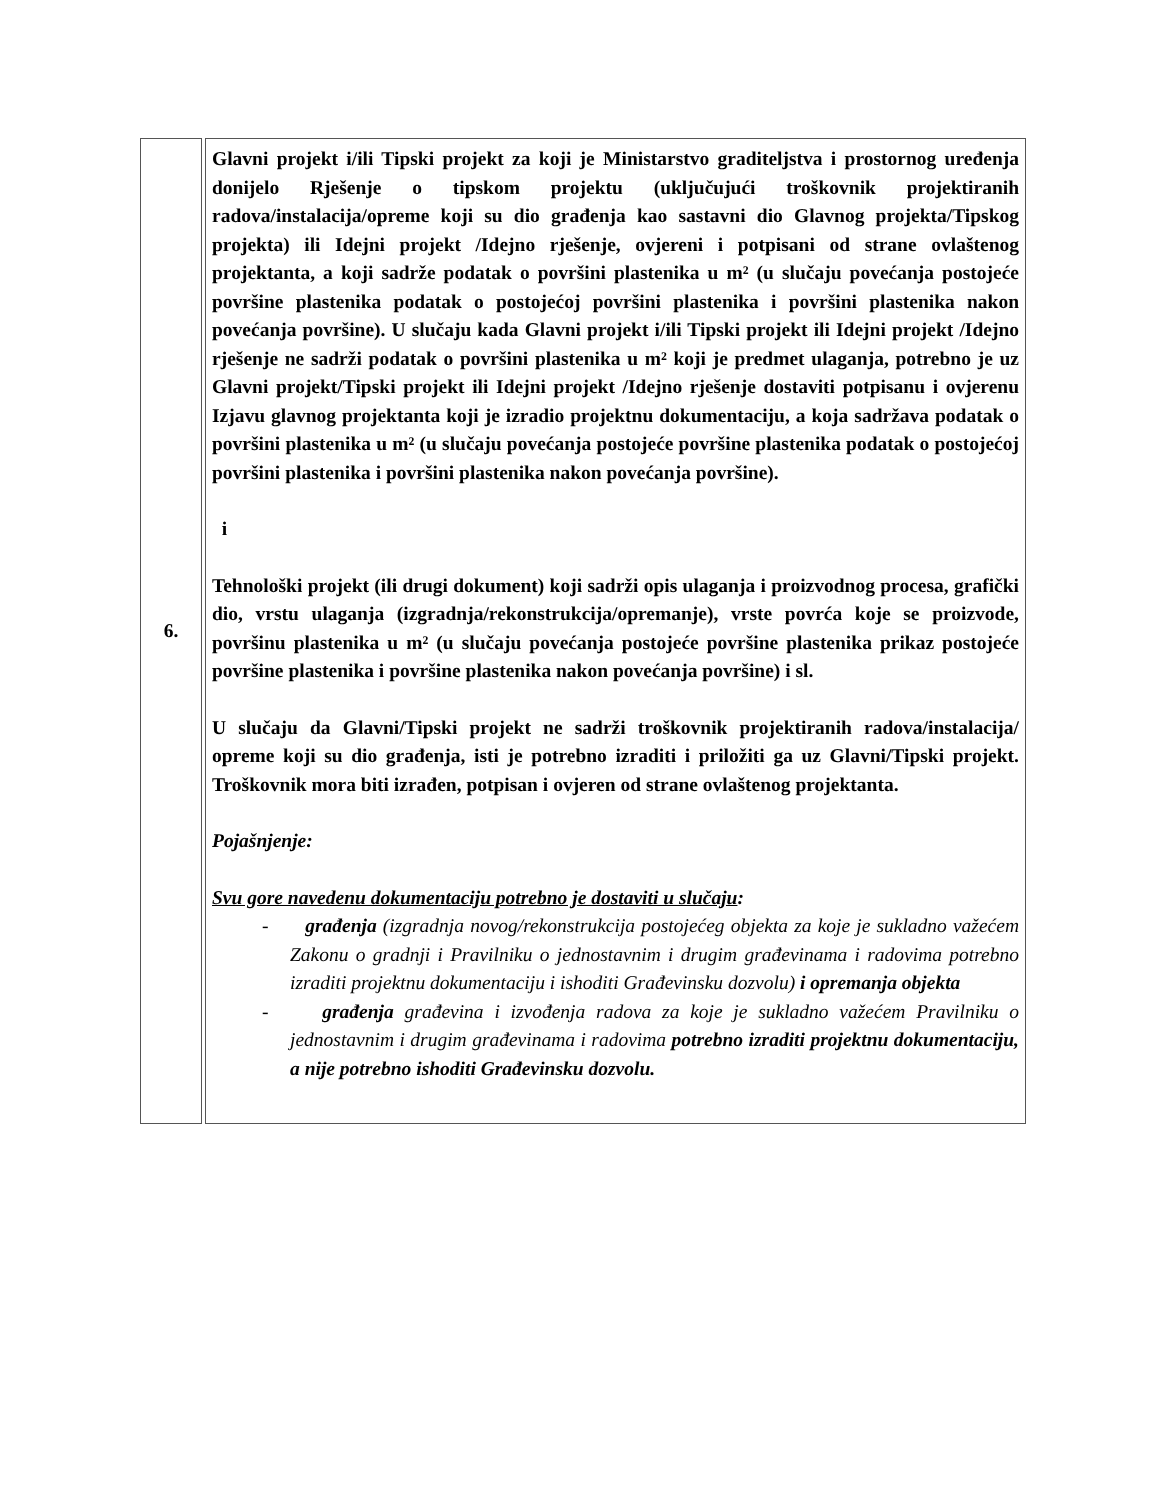| 6. | Glavni projekt i/ili Tipski projekt za koji je Ministarstvo graditeljstva i prostornog uređenja donijelo Rješenje o tipskom projektu (uključujući troškovnik projektiranih radova/instalacija/opreme koji su dio građenja kao sastavni dio Glavnog projekta/Tipskog projekta) ili Idejni projekt /Idejno rješenje, ovjereni i potpisani od strane ovlaštenog projektanta, a koji sadrže podatak o površini plastenika u m² (u slučaju povećanja postojeće površine plastenika podatak o postojećoj površini plastenika i površini plastenika nakon povećanja površine). U slučaju kada Glavni projekt i/ili Tipski projekt ili Idejni projekt /Idejno rješenje ne sadrži podatak o površini plastenika u m² koji je predmet ulaganja, potrebno je uz Glavni projekt/Tipski projekt ili Idejni projekt /Idejno rješenje dostaviti potpisanu i ovjerenu Izjavu glavnog projektanta koji je izradio projektnu dokumentaciju, a koja sadržava podatak o površini plastenika u m² (u slučaju povećanja postojeće površine plastenika podatak o postojećoj površini plastenika i površini plastenika nakon povećanja površine). i Tehnološki projekt (ili drugi dokument) koji sadrži opis ulaganja i proizvodnog procesa, grafički dio, vrstu ulaganja (izgradnja/rekonstrukcija/opremanje), vrste povrća koje se proizvode, površinu plastenika u m² (u slučaju povećanja postojeće površine plastenika prikaz postojeće površine plastenika i površine plastenika nakon povećanja površine) i sl. U slučaju da Glavni/Tipski projekt ne sadrži troškovnik projektiranih radova/instalacija/ opreme koji su dio građenja, isti je potrebno izraditi i priložiti ga uz Glavni/Tipski projekt. Troškovnik mora biti izrađen, potpisan i ovjeren od strane ovlaštenog projektanta. Pojašnjenje: Svu gore navedenu dokumentaciju potrebno je dostaviti u slučaju : - građenja (izgradnja novog/rekonstrukcija postojećeg objekta za koje je sukladno važećem Zakonu o gradnji i Pravilniku o jednostavnim i drugim građevinama i radovima potrebno izraditi projektnu dokumentaciju i ishoditi Građevinsku dozvolu) i opremanja objekta - građenja građevina i izvođenja radova za koje je sukladno važećem Pravilniku o jednostavnim i drugim građevinama i radovima potrebno izraditi projektnu dokumentaciju, a nije potrebno ishoditi Građevinsku dozvolu. |